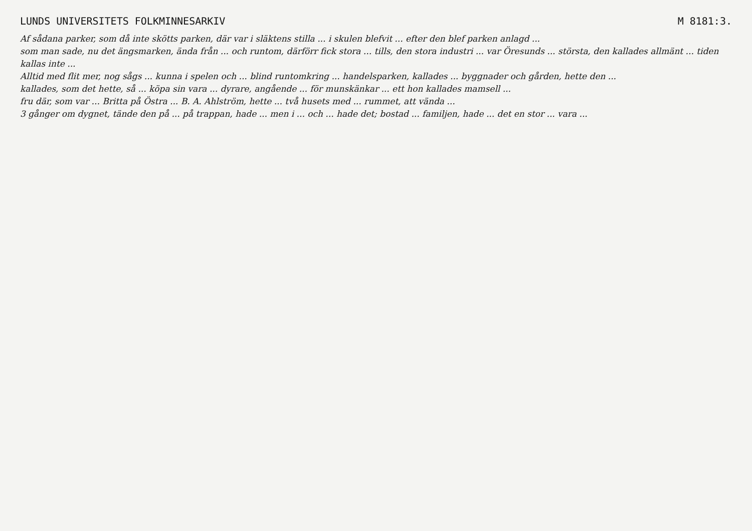LUNDS UNIVERSITETS FOLKMINNESARKIV M 8181:3.
Af sådana parker, som då inte skötts parken, där var i släktens stilla ... i skulen blefvit ... efter den blef parken anlagd ...
som man sade, nu det ängsmarken, ända från ... och runtom, därförr fick stora ... tills, den stora industri ... var Öresunds ... största, den kallades allmänt ... tiden kallas inte ...
Alltid med flit mer, nog sågs ... kunna i spelen och ... blind runtomkring ... handelsparken, kallades ... byggnader och gården, hette den ...
kallades, som det hette, så ... köpa sin vara ... dyrare, angående ... för munskänkar ... ett hon kallades mamsell ...
fru där, som var ... Britta på Östra ... B. A. Ahlström, hette ... två husets med ... rummet, att vända ...
3 gånger om dygnet, tände den på ... på trappan, hade ... men i ... och ... hade det; bostad ... familjen, hade ... det en stor ... vara ...